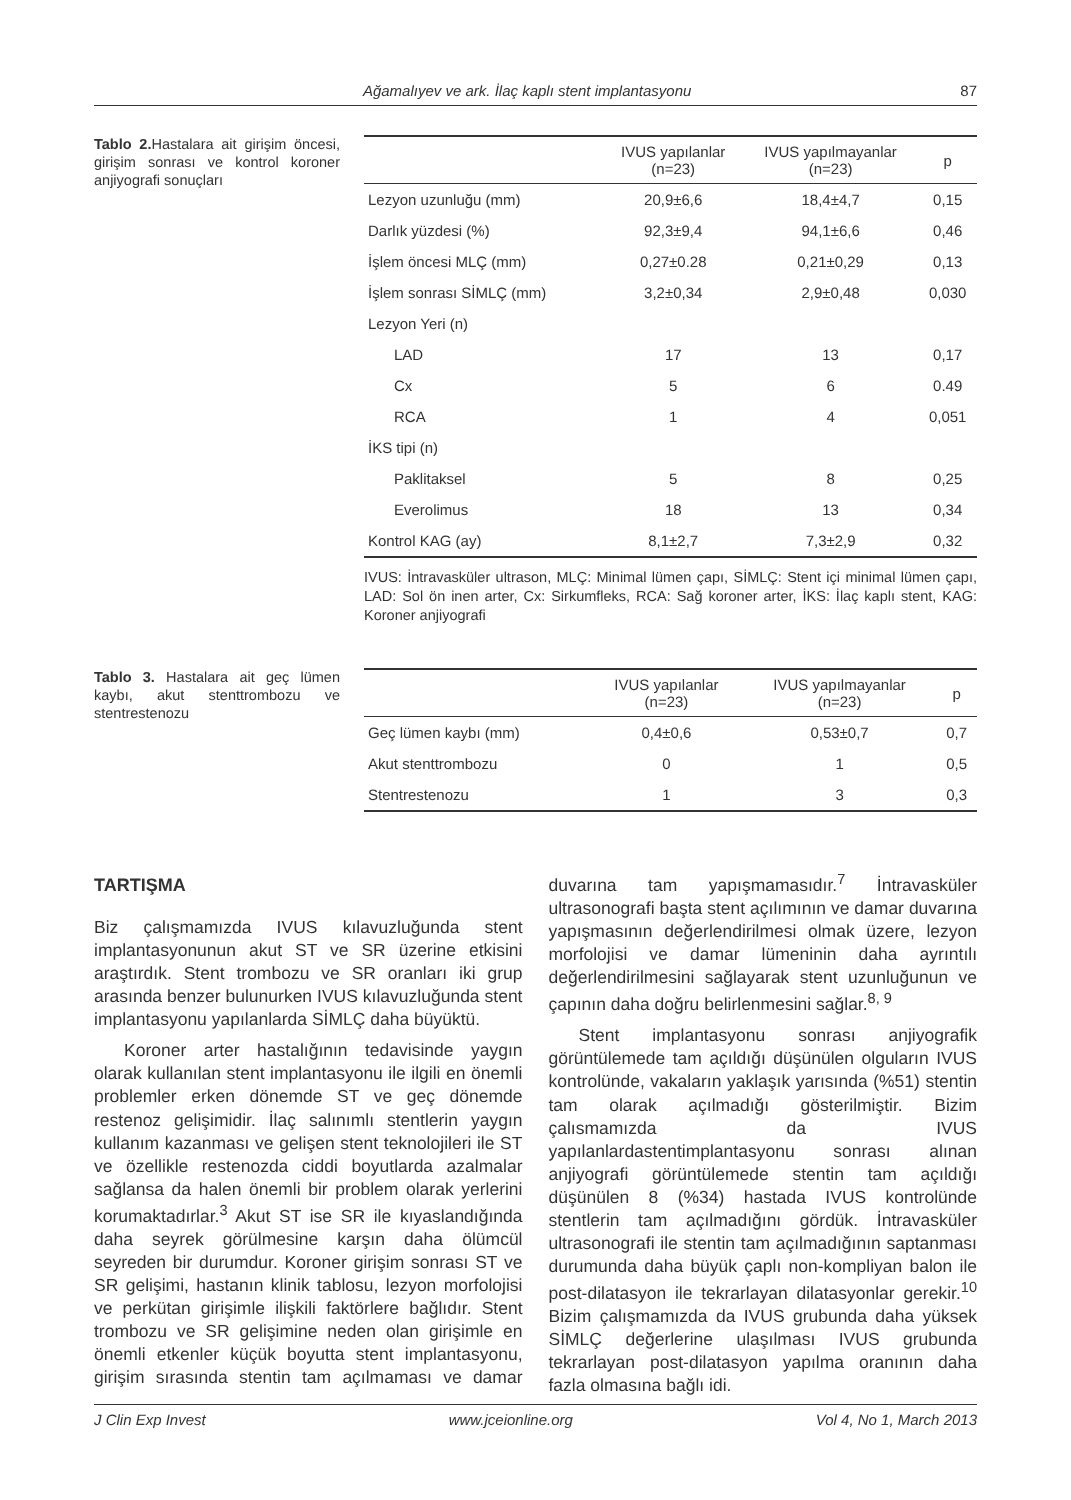Ağamalıyev ve ark. İlaç kaplı stent implantasyonu 87
Tablo 2. Hastalara ait girişim öncesi, girişim sonrası ve kontrol koroner anjiyografi sonuçları
| | IVUS yapılanlar (n=23) | IVUS yapılmayanlar (n=23) | p |
| --- | --- | --- | --- |
| Lezyon uzunluğu (mm) | 20,9±6,6 | 18,4±4,7 | 0,15 |
| Darlık yüzdesi (%) | 92,3±9,4 | 94,1±6,6 | 0,46 |
| İşlem öncesi MLÇ (mm) | 0,27±0.28 | 0,21±0,29 | 0,13 |
| İşlem sonrası SİMLÇ (mm) | 3,2±0,34 | 2,9±0,48 | 0,030 |
| Lezyon Yeri (n) | | | |
| LAD | 17 | 13 | 0,17 |
| Cx | 5 | 6 | 0.49 |
| RCA | 1 | 4 | 0,051 |
| İKS tipi (n) | | | |
| Paklitaksel | 5 | 8 | 0,25 |
| Everolimus | 18 | 13 | 0,34 |
| Kontrol KAG (ay) | 8,1±2,7 | 7,3±2,9 | 0,32 |
IVUS: İntravasküler ultrason, MLÇ: Minimal lümen çapı, SİMLÇ: Stent içi minimal lümen çapı, LAD: Sol ön inen arter, Cx: Sirkumfleks, RCA: Sağ koroner arter, İKS: İlaç kaplı stent, KAG: Koroner anjiyografi
Tablo 3. Hastalara ait geç lümen kaybı, akut stenttrombozu ve stentrestenozu
| | IVUS yapılanlar (n=23) | IVUS yapılmayanlar (n=23) | p |
| --- | --- | --- | --- |
| Geç lümen kaybı (mm) | 0,4±0,6 | 0,53±0,7 | 0,7 |
| Akut stenttrombozu | 0 | 1 | 0,5 |
| Stentrestenozu | 1 | 3 | 0,3 |
TARTIŞMA
Biz çalışmamızda IVUS kılavuzluğunda stent implantasyonunun akut ST ve SR üzerine etkisini araştırdık. Stent trombozu ve SR oranları iki grup arasında benzer bulunurken IVUS kılavuzluğunda stent implantasyonu yapılanlarda SİMLÇ daha büyüktü.
Koroner arter hastalığının tedavisinde yaygın olarak kullanılan stent implantasyonu ile ilgili en önemli problemler erken dönemde ST ve geç dönemde restenoz gelişimidir. İlaç salınımlı stentlerin yaygın kullanım kazanması ve gelişen stent teknolojileri ile ST ve özellikle restenozda ciddi boyutlarda azalmalar sağlansa da halen önemli bir problem olarak yerlerini korumaktadırlar.<sup>3</sup> Akut ST ise SR ile kıyaslandığında daha seyrek görülmesine karşın daha ölümcül seyreden bir durumdur. Koroner girişim sonrası ST ve SR gelişimi, hastanın klinik tablosu, lezyon morfolojisi ve perkütan girişimle ilişkili faktörlere bağlıdır. Stent trombozu ve SR gelişimine neden olan girişimle en önemli etkenler küçük boyutta stent implantasyonu, girişim sırasında stentin tam açılmaması ve damar duvarına tam yapışmamasıdır.<sup>7</sup> İntravasküler ultrasonografi başta stent açılımının ve damar duvarına yapışmasının değerlendirilmesi olmak üzere, lezyon morfolojisi ve damar lümeninin daha ayrıntılı değerlendirilmesini sağlayarak stent uzunluğunun ve çapının daha doğru belirlenmesini sağlar.<sup>8, 9</sup>
Stent implantasyonu sonrası anjiyografik görüntülemede tam açıldığı düşünülen olguların IVUS kontrolünde, vakaların yaklaşık yarısında (%51) stentin tam olarak açılmadığı gösterilmiştir. Bizim çalısmamızda da IVUS yapılanlardastentimplantasyonu sonrası alınan anjiyografi görüntülemede stentin tam açıldığı düşünülen 8 (%34) hastada IVUS kontrolünde stentlerin tam açılmadığını gördük. İntravasküler ultrasonografi ile stentin tam açılmadığının saptanması durumunda daha büyük çaplı non-kompliyan balon ile post-dilatasyon ile tekrarlayan dilatasyonlar gerekir.<sup>10</sup> Bizim çalışmamızda da IVUS grubunda daha yüksek SİMLÇ değerlerine ulaşılması IVUS grubunda tekrarlayan post-dilatasyon yapılma oranının daha fazla olmasına bağlı idi.
J Clin Exp Invest www.jceionline.org Vol 4, No 1, March 2013